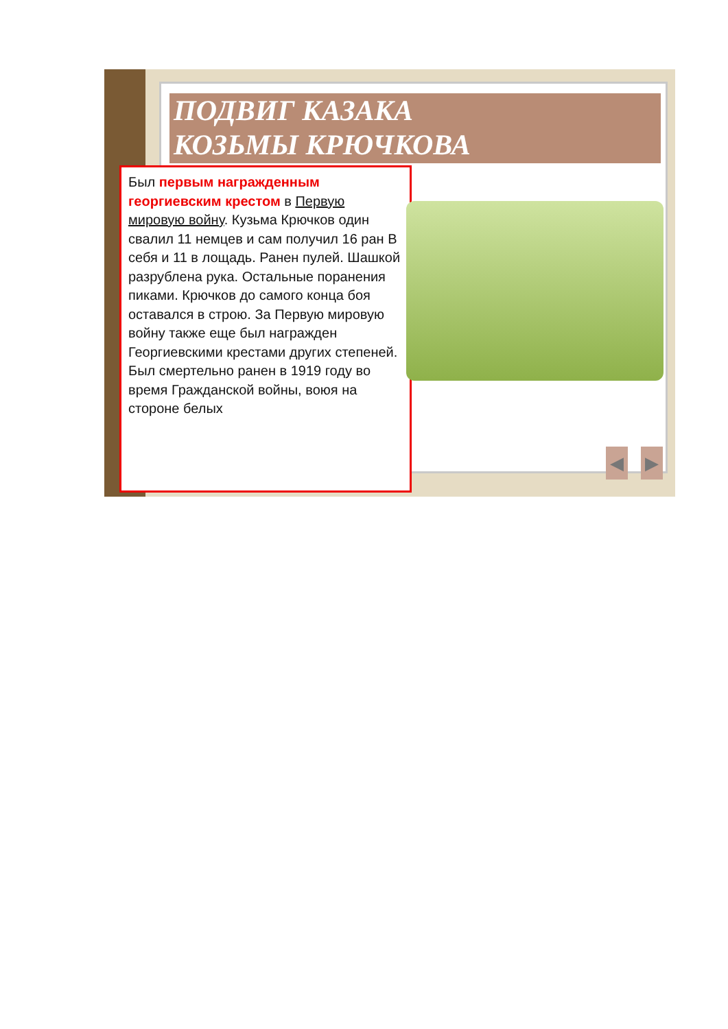ПОДВИГ КАЗАКА
КОЗЬМЫ КРЮЧКОВА
Был первым награжденным георгиевским крестом в Первую мировую войну. Кузьма Крючков один свалил 11 немцев и сам получил 16 ран В себя и 11 в лощадь. Ранен пулей. Шашкой разрублена рука. Остальные поранения пиками. Крючков до самого конца боя оставался в строю. За Первую мировую войну также еще был награжден Георгиевскими крестами других степеней. Был смертельно ранен в 1919 году во время Гражданской войны, воюя на стороне белых
◀ ▶